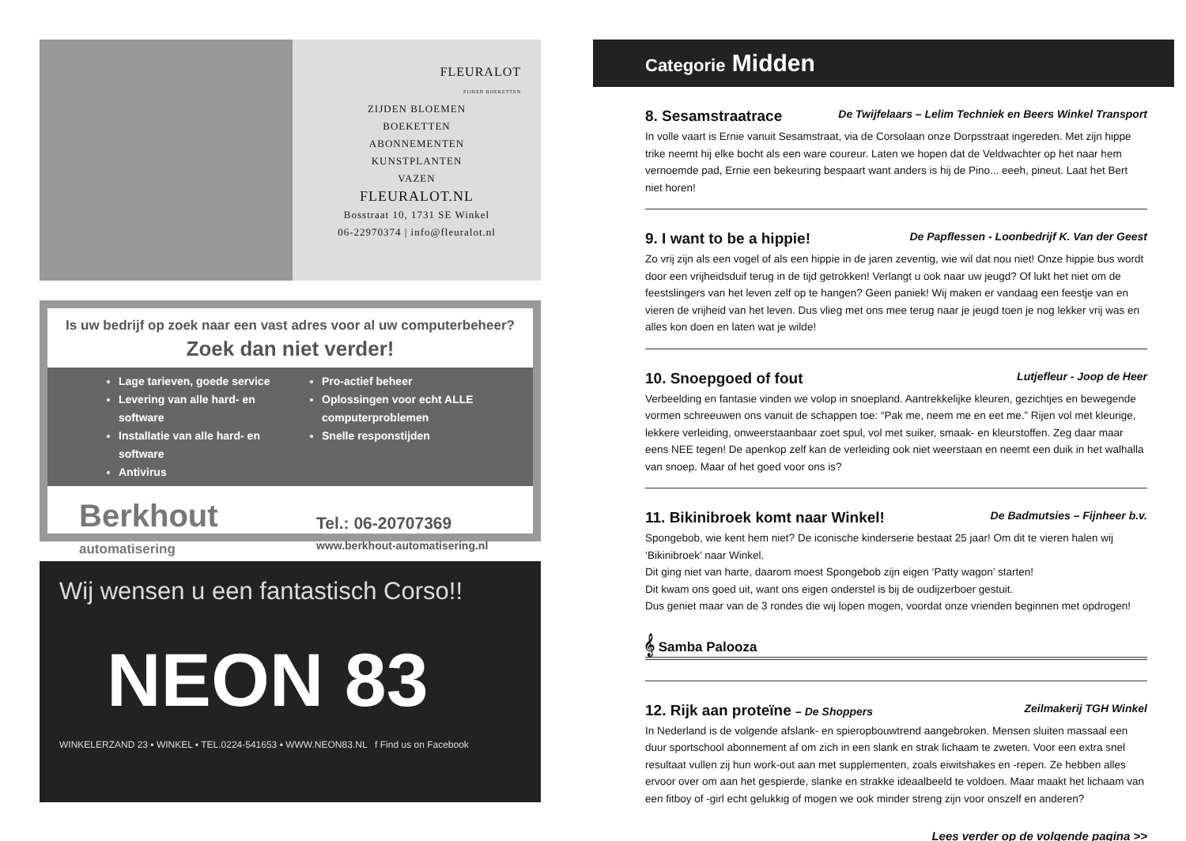FLEURALOT
ZIJDEN BOEKETTEN
ZIJDEN BLOEMEN
BOEKETTEN
ABONNEMENTEN
KUNSTPLANTEN
VAZEN
FLEURALOT.NL
Bosstraat 10, 1731 SE Winkel
06-22970374 | info@fleuralot.nl
Is uw bedrijf op zoek naar een vast adres voor al uw computerbeheer?
Zoek dan niet verder!
Lage tarieven, goede service
Levering van alle hard- en software
Installatie van alle hard- en software
Antivirus
Pro-actief beheer
Oplossingen voor echt ALLE computerproblemen
Snelle responstijden
Berkhout
automatisering
Tel.: 06-20707369
www.berkhout-automatisering.nl
Wij wensen u een fantastisch Corso!!
NEON 83
WINKELERZAND 23 ▪ WINKEL ▪ TEL.0224-541653 ▪ WWW.NEON83.NL f Find us on Facebook
Categorie Midden
8. Sesamstraatrace De Twijfelaars – Lelim Techniek en Beers Winkel Transport
In volle vaart is Ernie vanuit Sesamstraat, via de Corsolaan onze Dorpsstraat ingereden. Met zijn hippe trike neemt hij elke bocht als een ware coureur. Laten we hopen dat de Veldwachter op het naar hem vernoemde pad, Ernie een bekeuring bespaart want anders is hij de Pino... eeeh, pineut. Laat het Bert niet horen!
9. I want to be a hippie! De Papflessen - Loonbedrijf K. Van der Geest
Zo vrij zijn als een vogel of als een hippie in de jaren zeventig, wie wil dat nou niet! Onze hippie bus wordt door een vrijheidsduif terug in de tijd getrokken! Verlangt u ook naar uw jeugd? Of lukt het niet om de feestslingers van het leven zelf op te hangen? Geen paniek! Wij maken er vandaag een feestje van en vieren de vrijheid van het leven. Dus vlieg met ons mee terug naar je jeugd toen je nog lekker vrij was en alles kon doen en laten wat je wilde!
10. Snoepgoed of fout Lutjefleur - Joop de Heer
Verbeelding en fantasie vinden we volop in snoepland. Aantrekkelijke kleuren, gezichtjes en bewegende vormen schreeuwen ons vanuit de schappen toe: “Pak me, neem me en eet me.” Rijen vol met kleurige, lekkere verleiding, onweerstaanbaar zoet spul, vol met suiker, smaak- en kleurstoffen. Zeg daar maar eens NEE tegen! De apenkop zelf kan de verleiding ook niet weerstaan en neemt een duik in het walhalla van snoep. Maar of het goed voor ons is?
11. Bikinibroek komt naar Winkel! De Badmutsies – Fijnheer b.v.
Spongebob, wie kent hem niet? De iconische kinderserie bestaat 25 jaar! Om dit te vieren halen wij ‘Bikinibroek’ naar Winkel.
Dit ging niet van harte, daarom moest Spongebob zijn eigen ‘Patty wagon’ starten!
Dit kwam ons goed uit, want ons eigen onderstel is bij de oudijzerboer gestuit.
Dus geniet maar van de 3 rondes die wij lopen mogen, voordat onze vrienden beginnen met opdrogen!
𝄞 Samba Palooza
12. Rijk aan proteïne – De Shoppers Zeilmakerij TGH Winkel
In Nederland is de volgende afslank- en spieropbouwtrend aangebroken. Mensen sluiten massaal een duur sportschool abonnement af om zich in een slank en strak lichaam te zweten. Voor een extra snel resultaat vullen zij hun work-out aan met supplementen, zoals eiwitshakes en -repen. Ze hebben alles ervoor over om aan het gespierde, slanke en strakke ideaalbeeld te voldoen. Maar maakt het lichaam van een fitboy of -girl echt gelukkig of mogen we ook minder streng zijn voor onszelf en anderen?
Lees verder op de volgende pagina >>